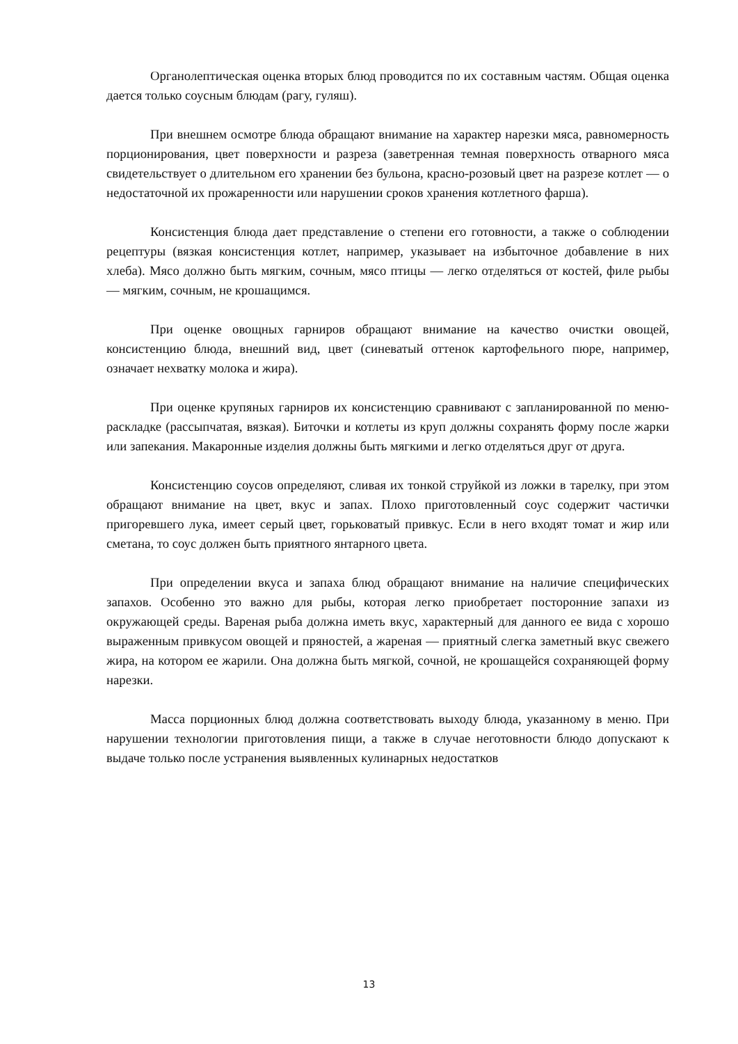Органолептическая оценка вторых блюд проводится по их составным частям. Общая оценка дается только соусным блюдам (рагу, гуляш).
При внешнем осмотре блюда обращают внимание на характер нарезки мяса, равномерность порционирования, цвет поверхности и разреза (заветренная темная поверхность отварного мяса свидетельствует о длительном его хранении без бульона, красно-розовый цвет на разрезе котлет — о недостаточной их прожаренности или нарушении сроков хранения котлетного фарша).
Консистенция блюда дает представление о степени его готовности, а также о соблюдении рецептуры (вязкая консистенция котлет, например, указывает на избыточное добавление в них хлеба). Мясо должно быть мягким, сочным, мясо птицы — легко отделяться от костей, филе рыбы — мягким, сочным, не крошащимся.
При оценке овощных гарниров обращают внимание на качество очистки овощей, консистенцию блюда, внешний вид, цвет (синеватый оттенок картофельного пюре, например, означает нехватку молока и жира).
При оценке крупяных гарниров их консистенцию сравнивают с запланированной по меню-раскладке (рассыпчатая, вязкая). Биточки и котлеты из круп должны сохранять форму после жарки или запекания. Макаронные изделия должны быть мягкими и легко отделяться друг от друга.
Консистенцию соусов определяют, сливая их тонкой струйкой из ложки в тарелку, при этом обращают внимание на цвет, вкус и запах. Плохо приготовленный соус содержит частички пригоревшего лука, имеет серый цвет, горьковатый привкус. Если в него входят томат и жир или сметана, то соус должен быть приятного янтарного цвета.
При определении вкуса и запаха блюд обращают внимание на наличие специфических запахов. Особенно это важно для рыбы, которая легко приобретает посторонние запахи из окружающей среды. Вареная рыба должна иметь вкус, характерный для данного ее вида с хорошо выраженным привкусом овощей и пряностей, а жареная — приятный слегка заметный вкус свежего жира, на котором ее жарили. Она должна быть мягкой, сочной, не крошащейся сохраняющей форму нарезки.
Масса порционных блюд должна соответствовать выходу блюда, указанному в меню. При нарушении технологии приготовления пищи, а также в случае неготовности блюдо допускают к выдаче только после устранения выявленных кулинарных недостатков
13